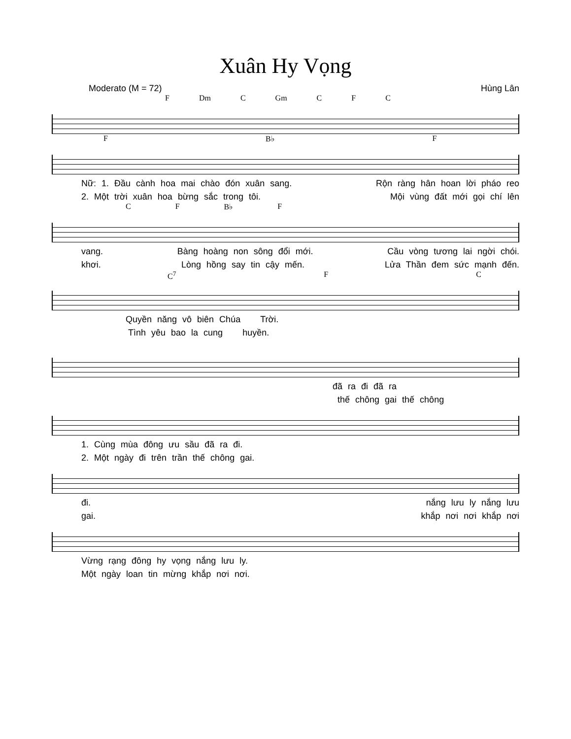Xuân Hy Vọng
Moderato (M = 72) Hùng Lân
F Dm C Gm C F C
F B♭ F
Nữ: 1. Đầu cành hoa mai chào đón xuân sang. Rộn ràng hân hoan lời pháo reo
2. Một trời xuân hoa bừng sắc trong tôi. Mội vùng đất mới gọi chí lên
C F B♭ F
vang. Bàng hoàng non sông đổi mới. Cầu vòng tương lai ngời chói.
khơi. Lòng hồng say tin cậy mến. Lửa Thần đem sức mạnh đến.
C<sup>7</sup> F C
Quyền năng vô biên Chúa Trời.
Tình yêu bao la cung huyền.
đã ra đi đã ra
thế chông gai thế chông
1. Cùng mùa đông ưu sầu đã ra đi.
2. Một ngày đi trên trần thế chông gai.
đi. nắng lưu ly nắng lưu
gai. khắp nơi nơi khắp nơi
Vừng rạng đông hy vọng nắng lưu ly.
Một ngày loan tin mừng khắp nơi nơi.